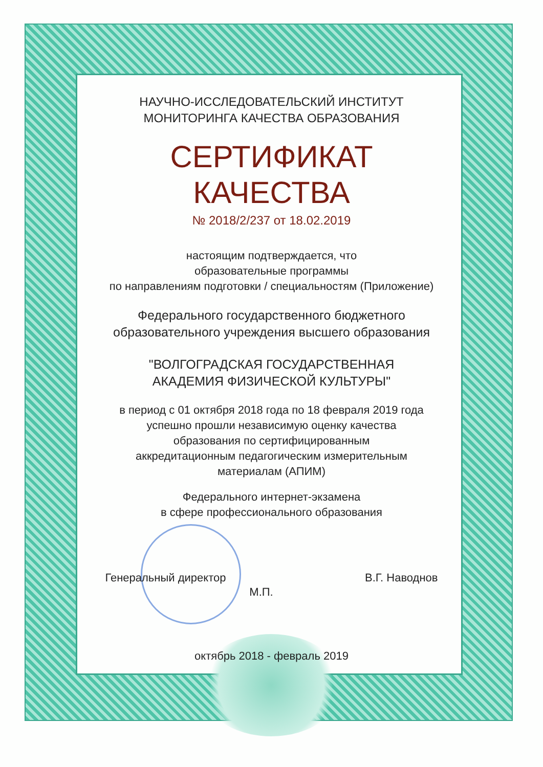НАУЧНО-ИССЛЕДОВАТЕЛЬСКИЙ ИНСТИТУТ
МОНИТОРИНГА КАЧЕСТВА ОБРАЗОВАНИЯ
СЕРТИФИКАТ
КАЧЕСТВА
№ 2018/2/237 от 18.02.2019
настоящим подтверждается, что
образовательные программы
по направлениям подготовки / специальностям (Приложение)
Федерального государственного бюджетного
образовательного учреждения высшего образования
"ВОЛГОГРАДСКАЯ ГОСУДАРСТВЕННАЯ
АКАДЕМИЯ ФИЗИЧЕСКОЙ КУЛЬТУРЫ"
в период с 01 октября 2018 года по 18 февраля 2019 года
успешно прошли независимую оценку качества
образования по сертифицированным
аккредитационным педагогическим измерительным
материалам (АПИМ)
Федерального интернет-экзамена
в сфере профессионального образования
Генеральный директор В.Г. Наводнов
М.П.
октябрь 2018 - февраль 2019